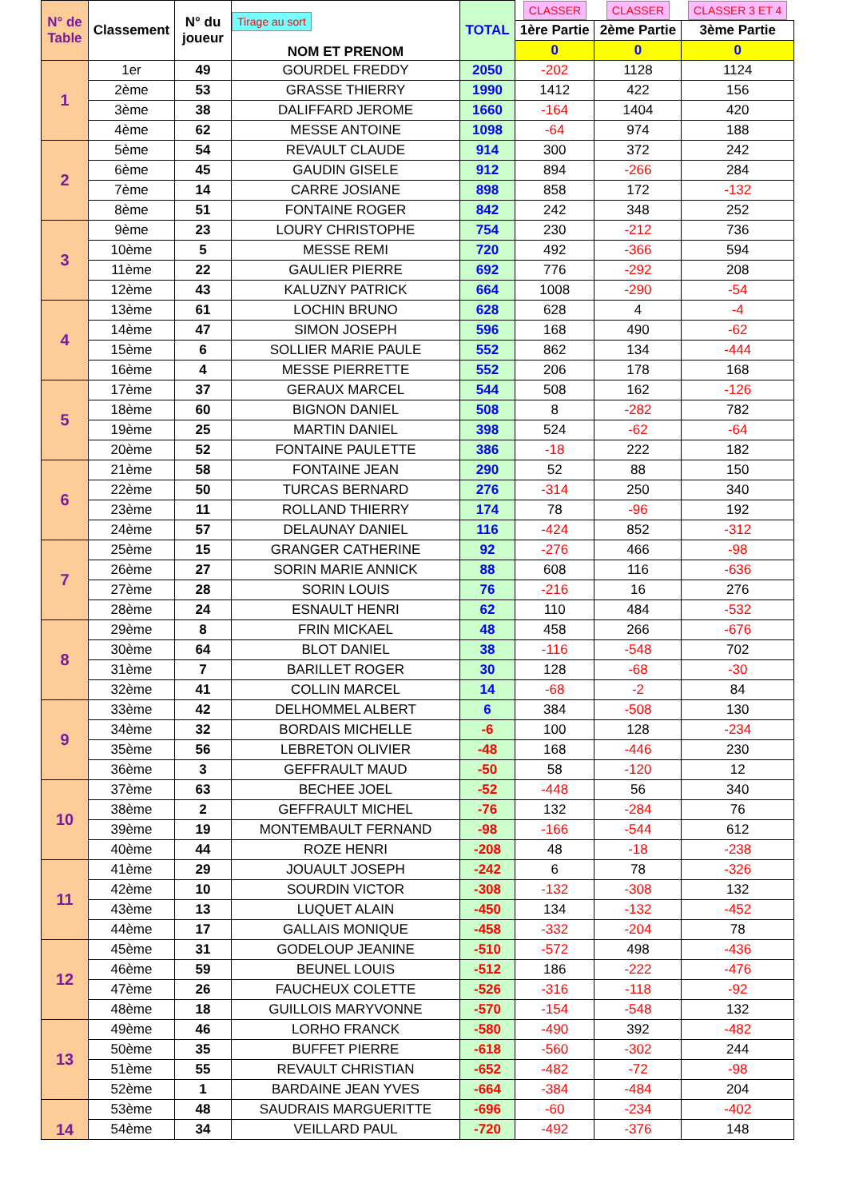| N° de Table | Classement | N° du joueur | Tirage au sort NOM ET PRENOM | TOTAL | CLASSER | CLASSER | CLASSER 3 ET 4 |
| --- | --- | --- | --- | --- | --- | --- | --- |
| | | | | | 1ère Partie | 2ème Partie | 3ème Partie |
| | | | | | 0 | 0 | 0 |
| 1 | 1er | 49 | GOURDEL FREDDY | 2050 | -202 | 1128 | 1124 |
| | 2ème | 53 | GRASSE THIERRY | 1990 | 1412 | 422 | 156 |
| | 3ème | 38 | DALIFFARD JEROME | 1660 | -164 | 1404 | 420 |
| | 4ème | 62 | MESSE ANTOINE | 1098 | -64 | 974 | 188 |
| 2 | 5ème | 54 | REVAULT CLAUDE | 914 | 300 | 372 | 242 |
| | 6ème | 45 | GAUDIN GISELE | 912 | 894 | -266 | 284 |
| | 7ème | 14 | CARRE JOSIANE | 898 | 858 | 172 | -132 |
| | 8ème | 51 | FONTAINE ROGER | 842 | 242 | 348 | 252 |
| 3 | 9ème | 23 | LOURY CHRISTOPHE | 754 | 230 | -212 | 736 |
| | 10ème | 5 | MESSE REMI | 720 | 492 | -366 | 594 |
| | 11ème | 22 | GAULIER PIERRE | 692 | 776 | -292 | 208 |
| | 12ème | 43 | KALUZNY PATRICK | 664 | 1008 | -290 | -54 |
| 4 | 13ème | 61 | LOCHIN BRUNO | 628 | 628 | 4 | -4 |
| | 14ème | 47 | SIMON JOSEPH | 596 | 168 | 490 | -62 |
| | 15ème | 6 | SOLLIER MARIE PAULE | 552 | 862 | 134 | -444 |
| | 16ème | 4 | MESSE PIERRETTE | 552 | 206 | 178 | 168 |
| 5 | 17ème | 37 | GERAUX MARCEL | 544 | 508 | 162 | -126 |
| | 18ème | 60 | BIGNON DANIEL | 508 | 8 | -282 | 782 |
| | 19ème | 25 | MARTIN DANIEL | 398 | 524 | -62 | -64 |
| | 20ème | 52 | FONTAINE PAULETTE | 386 | -18 | 222 | 182 |
| 6 | 21ème | 58 | FONTAINE JEAN | 290 | 52 | 88 | 150 |
| | 22ème | 50 | TURCAS BERNARD | 276 | -314 | 250 | 340 |
| | 23ème | 11 | ROLLAND THIERRY | 174 | 78 | -96 | 192 |
| | 24ème | 57 | DELAUNAY DANIEL | 116 | -424 | 852 | -312 |
| 7 | 25ème | 15 | GRANGER CATHERINE | 92 | -276 | 466 | -98 |
| | 26ème | 27 | SORIN MARIE ANNICK | 88 | 608 | 116 | -636 |
| | 27ème | 28 | SORIN LOUIS | 76 | -216 | 16 | 276 |
| | 28ème | 24 | ESNAULT HENRI | 62 | 110 | 484 | -532 |
| 8 | 29ème | 8 | FRIN MICKAEL | 48 | 458 | 266 | -676 |
| | 30ème | 64 | BLOT DANIEL | 38 | -116 | -548 | 702 |
| | 31ème | 7 | BARILLET ROGER | 30 | 128 | -68 | -30 |
| | 32ème | 41 | COLLIN MARCEL | 14 | -68 | -2 | 84 |
| 9 | 33ème | 42 | DELHOMMEL ALBERT | 6 | 384 | -508 | 130 |
| | 34ème | 32 | BORDAIS MICHELLE | -6 | 100 | 128 | -234 |
| | 35ème | 56 | LEBRETON OLIVIER | -48 | 168 | -446 | 230 |
| | 36ème | 3 | GEFFRAULT MAUD | -50 | 58 | -120 | 12 |
| 10 | 37ème | 63 | BECHEE JOEL | -52 | -448 | 56 | 340 |
| | 38ème | 2 | GEFFRAULT MICHEL | -76 | 132 | -284 | 76 |
| | 39ème | 19 | MONTEMBAULT FERNAND | -98 | -166 | -544 | 612 |
| | 40ème | 44 | ROZE HENRI | -208 | 48 | -18 | -238 |
| 11 | 41ème | 29 | JOUAULT JOSEPH | -242 | 6 | 78 | -326 |
| | 42ème | 10 | SOURDIN VICTOR | -308 | -132 | -308 | 132 |
| | 43ème | 13 | LUQUET ALAIN | -450 | 134 | -132 | -452 |
| | 44ème | 17 | GALLAIS MONIQUE | -458 | -332 | -204 | 78 |
| 12 | 45ème | 31 | GODELOUP JEANINE | -510 | -572 | 498 | -436 |
| | 46ème | 59 | BEUNEL LOUIS | -512 | 186 | -222 | -476 |
| | 47ème | 26 | FAUCHEUX COLETTE | -526 | -316 | -118 | -92 |
| | 48ème | 18 | GUILLOIS MARYVONNE | -570 | -154 | -548 | 132 |
| 13 | 49ème | 46 | LORHO FRANCK | -580 | -490 | 392 | -482 |
| | 50ème | 35 | BUFFET PIERRE | -618 | -560 | -302 | 244 |
| | 51ème | 55 | REVAULT CHRISTIAN | -652 | -482 | -72 | -98 |
| | 52ème | 1 | BARDAINE JEAN YVES | -664 | -384 | -484 | 204 |
| 14 | 53ème | 48 | SAUDRAIS MARGUERITTE | -696 | -60 | -234 | -402 |
| | 54ème | 34 | VEILLARD PAUL | -720 | -492 | -376 | 148 |